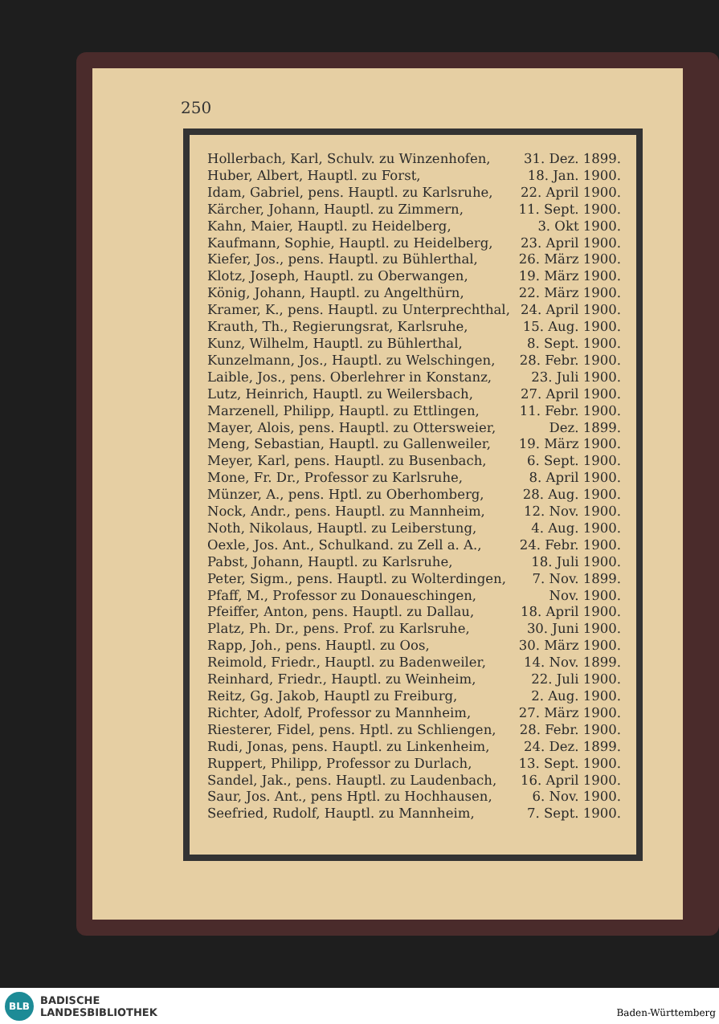250
Hollerbach, Karl, Schulv. zu Winzenhofen, 31. Dez. 1899.
Huber, Albert, Hauptl. zu Forst, 18. Jan. 1900.
Idam, Gabriel, pens. Hauptl. zu Karlsruhe, 22. April 1900.
Kärcher, Johann, Hauptl. zu Zimmern, 11. Sept. 1900.
Kahn, Maier, Hauptl. zu Heidelberg, 3. Okt 1900.
Kaufmann, Sophie, Hauptl. zu Heidelberg, 23. April 1900.
Kiefer, Jos., pens. Hauptl. zu Bühlerthal, 26. März 1900.
Klotz, Joseph, Hauptl. zu Oberwangen, 19. März 1900.
König, Johann, Hauptl. zu Angelthürn, 22. März 1900.
Kramer, K., pens. Hauptl. zu Unterprechthal, 24. April 1900.
Krauth, Th., Regierungsrat, Karlsruhe, 15. Aug. 1900.
Kunz, Wilhelm, Hauptl. zu Bühlerthal, 8. Sept. 1900.
Kunzelmann, Jos., Hauptl. zu Welschingen, 28. Febr. 1900.
Laible, Jos., pens. Oberlehrer in Konstanz, 23. Juli 1900.
Lutz, Heinrich, Hauptl. zu Weilersbach, 27. April 1900.
Marzenell, Philipp, Hauptl. zu Ettlingen, 11. Febr. 1900.
Mayer, Alois, pens. Hauptl. zu Ottersweier, Dez. 1899.
Meng, Sebastian, Hauptl. zu Gallenweiler, 19. März 1900.
Meyer, Karl, pens. Hauptl. zu Busenbach, 6. Sept. 1900.
Mone, Fr. Dr., Professor zu Karlsruhe, 8. April 1900.
Münzer, A., pens. Hptl. zu Oberhomberg, 28. Aug. 1900.
Nock, Andr., pens. Hauptl. zu Mannheim, 12. Nov. 1900.
Noth, Nikolaus, Hauptl. zu Leiberstung, 4. Aug. 1900.
Oexle, Jos. Ant., Schulkand. zu Zell a. A., 24. Febr. 1900.
Pabst, Johann, Hauptl. zu Karlsruhe, 18. Juli 1900.
Peter, Sigm., pens. Hauptl. zu Wolterdingen, 7. Nov. 1899.
Pfaff, M., Professor zu Donaueschingen, Nov. 1900.
Pfeiffer, Anton, pens. Hauptl. zu Dallau, 18. April 1900.
Platz, Ph. Dr., pens. Prof. zu Karlsruhe, 30. Juni 1900.
Rapp, Joh., pens. Hauptl. zu Oos, 30. März 1900.
Reimold, Friedr., Hauptl. zu Badenweiler, 14. Nov. 1899.
Reinhard, Friedr., Hauptl. zu Weinheim, 22. Juli 1900.
Reitz, Gg. Jakob, Hauptl zu Freiburg, 2. Aug. 1900.
Richter, Adolf, Professor zu Mannheim, 27. März 1900.
Riesterer, Fidel, pens. Hptl. zu Schliengen, 28. Febr. 1900.
Rudi, Jonas, pens. Hauptl. zu Linkenheim, 24. Dez. 1899.
Ruppert, Philipp, Professor zu Durlach, 13. Sept. 1900.
Sandel, Jak., pens. Hauptl. zu Laudenbach, 16. April 1900.
Saur, Jos. Ant., pens Hptl. zu Hochhausen, 6. Nov. 1900.
Seefried, Rudolf, Hauptl. zu Mannheim, 7. Sept. 1900.
BLB
BADISCHE
LANDESBIBLIOTHEK
Baden-Württemberg